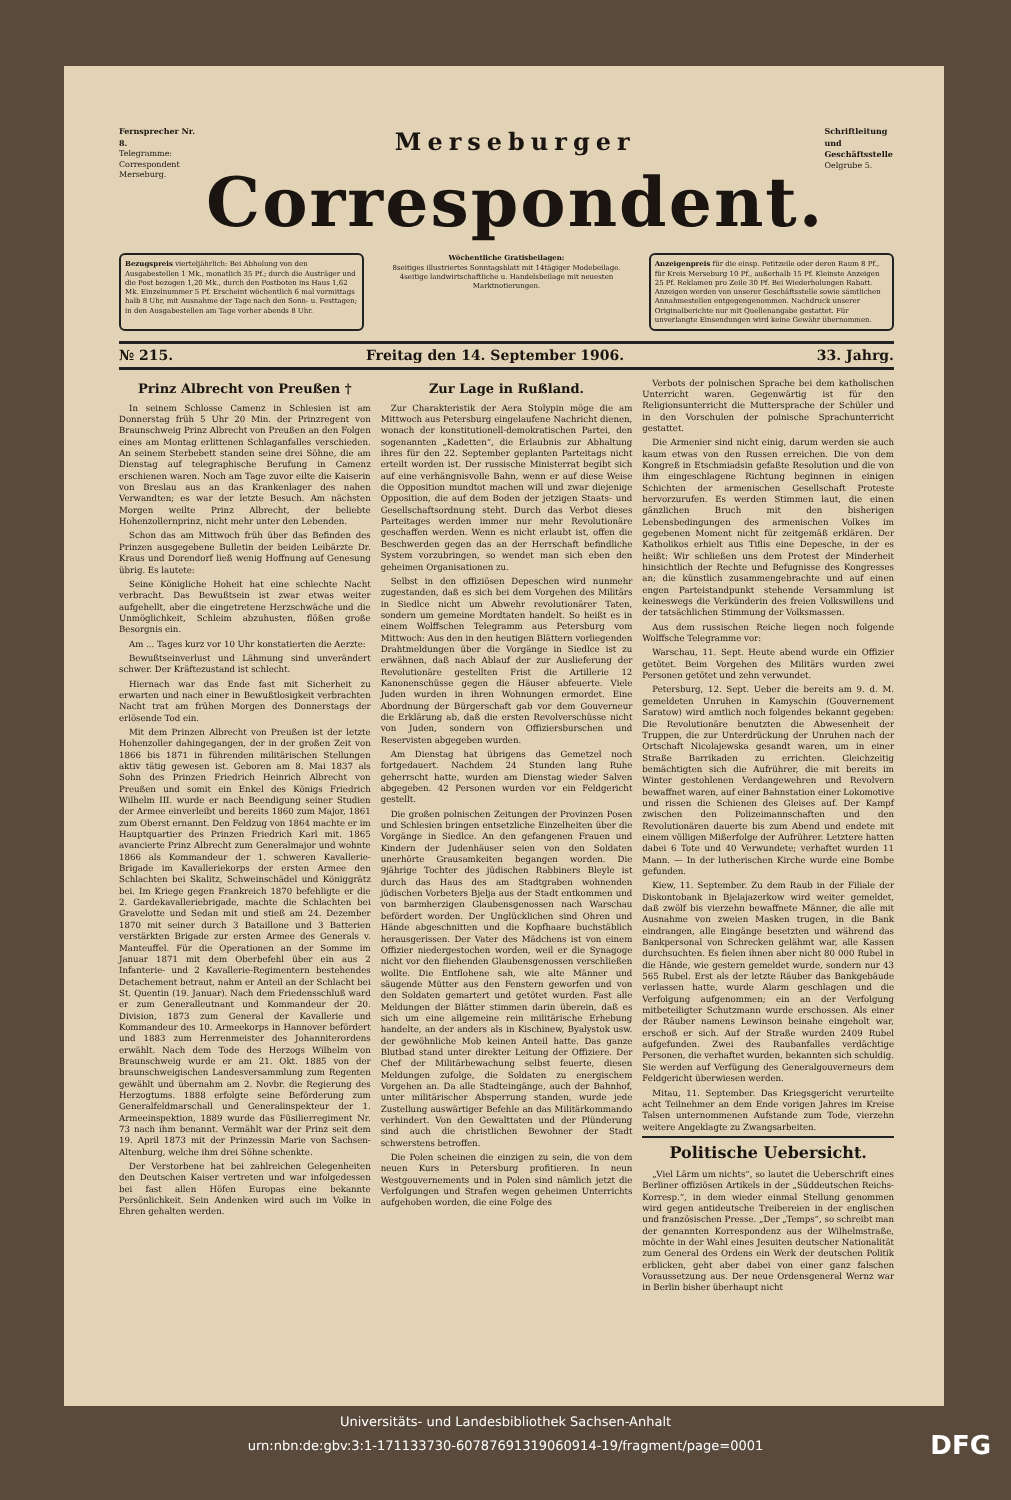Fernsprecher Nr. 8.
Telegramme:
Correspondent Merseburg.
Merseburger
Correspondent.
Schriftleitung
und Geschäftsstelle
Oelgrube 5.
Bezugspreis vierteljährlich: Bei Abholung von den Ausgabestellen 1 Mk., monatlich 35 Pf.; durch die Austräger und die Post bezogen 1,20 Mk., durch den Postboten ins Haus 1,62 Mk. Einzelnummer 5 Pf. Erscheint wöchentlich 6 mal vormittags halb 8 Uhr, mit Ausnahme der Tage nach den Sonn- u. Festtagen; in den Ausgabestellen am Tage vorher abends 8 Uhr.
Wöchentliche Gratisbeilagen:
8seitiges illustriertes Sonntagsblatt mit 14tägiger Modebeilage.
4seitige landwirtschaftliche u. Handelsbeilage mit neuesten Marktnotierungen.
Anzeigenpreis für die einsp. Petitzeile oder deren Raum 8 Pf., für Kreis Merseburg 10 Pf., außerhalb 15 Pf. Kleinste Anzeigen 25 Pf. Reklamen pro Zeile 30 Pf. Bei Wiederholungen Rabatt. Anzeigen werden von unserer Geschäftsstelle sowie sämtlichen Annahmestellen entgegengenommen. Nachdruck unserer Originalberichte nur mit Quellenangabe gestattet. Für unverlangte Einsendungen wird keine Gewähr übernommen.
№ 215. Freitag den 14. September 1906. 33. Jahrg.
Prinz Albrecht von Preußen †
In seinem Schlosse Camenz in Schlesien ist am Donnerstag früh 5 Uhr 20 Min. der Prinzregent von Braunschweig Prinz Albrecht von Preußen an den Folgen eines am Montag erlittenen Schlaganfalles verschieden. An seinem Sterbebett standen seine drei Söhne, die am Dienstag auf telegraphische Berufung in Camenz erschienen waren. Noch am Tage zuvor eilte die Kaiserin von Breslau aus an das Krankenlager des nahen Verwandten; es war der letzte Besuch. Am nächsten Morgen weilte Prinz Albrecht, der beliebte Hohenzollernprinz, nicht mehr unter den Lebenden.
Schon das am Mittwoch früh über das Befinden des Prinzen ausgegebene Bulletin der beiden Leibärzte Dr. Kraus und Dorendorf ließ wenig Hoffnung auf Genesung übrig. Es lautete:
Seine Königliche Hoheit hat eine schlechte Nacht verbracht. Das Bewußtsein ist zwar etwas weiter aufgehellt, aber die eingetretene Herzschwäche und die Unmöglichkeit, Schleim abzuhusten, flößen große Besorgnis ein.
Am ... Tages kurz vor 10 Uhr konstatierten die Aerzte:
Bewußtseinverlust und Lähmung sind unverändert schwer. Der Kräftezustand ist schlecht.
Hiernach war das Ende fast mit Sicherheit zu erwarten und nach einer in Bewußtlosigkeit verbrachten Nacht trat am frühen Morgen des Donnerstags der erlösende Tod ein.
Mit dem Prinzen Albrecht von Preußen ist der letzte Hohenzoller dahingegangen, der in der großen Zeit von 1866 bis 1871 in führenden militärischen Stellungen aktiv tätig gewesen ist. Geboren am 8. Mai 1837 als Sohn des Prinzen Friedrich Heinrich Albrecht von Preußen und somit ein Enkel des Königs Friedrich Wilhelm III. wurde er nach Beendigung seiner Studien der Armee einverleibt und bereits 1860 zum Major, 1861 zum Oberst ernannt. Den Feldzug von 1864 machte er im Hauptquartier des Prinzen Friedrich Karl mit. 1865 avancierte Prinz Albrecht zum Generalmajor und wohnte 1866 als Kommandeur der 1. schweren Kavallerie-Brigade im Kavalleriekorps der ersten Armee den Schlachten bei Skalitz, Schweinschädel und Königgrätz bei. Im Kriege gegen Frankreich 1870 befehligte er die 2. Gardekavalleriebrigade, machte die Schlachten bei Gravelotte und Sedan mit und stieß am 24. Dezember 1870 mit seiner durch 3 Bataillone und 3 Batterien verstärkten Brigade zur ersten Armee des Generals v. Manteuffel. Für die Operationen an der Somme im Januar 1871 mit dem Oberbefehl über ein aus 2 Infanterie- und 2 Kavallerie-Regimentern bestehendes Detachement betraut, nahm er Anteil an der Schlacht bei St. Quentin (19. Januar). Nach dem Friedensschluß ward er zum Generalleutnant und Kommandeur der 20. Division, 1873 zum General der Kavallerie und Kommandeur des 10. Armeekorps in Hannover befördert und 1883 zum Herrenmeister des Johanniterordens erwählt. Nach dem Tode des Herzogs Wilhelm von Braunschweig wurde er am 21. Okt. 1885 von der braunschweigischen Landesversammlung zum Regenten gewählt und übernahm am 2. Novbr. die Regierung des Herzogtums. 1888 erfolgte seine Beförderung zum Generalfeldmarschall und Generalinspekteur der 1. Armeeinspektion, 1889 wurde das Füsilierregiment Nr. 73 nach ihm benannt. Vermählt war der Prinz seit dem 19. April 1873 mit der Prinzessin Marie von Sachsen-Altenburg, welche ihm drei Söhne schenkte.
Der Verstorbene hat bei zahlreichen Gelegenheiten den Deutschen Kaiser vertreten und war infolgedessen bei fast allen Höfen Europas eine bekannte Persönlichkeit. Sein Andenken wird auch im Volke in Ehren gehalten werden.
Zur Lage in Rußland.
Zur Charakteristik der Aera Stolypin möge die am Mittwoch aus Petersburg eingelaufene Nachricht dienen, wonach der konstitutionell-demokratischen Partei, den sogenannten „Kadetten“, die Erlaubnis zur Abhaltung ihres für den 22. September geplanten Parteitags nicht erteilt worden ist. Der russische Ministerrat begibt sich auf eine verhängnisvolle Bahn, wenn er auf diese Weise die Opposition mundtot machen will und zwar diejenige Opposition, die auf dem Boden der jetzigen Staats- und Gesellschaftsordnung steht. Durch das Verbot dieses Parteitages werden immer nur mehr Revolutionäre geschaffen werden. Wenn es nicht erlaubt ist, offen die Beschwerden gegen das an der Herrschaft befindliche System vorzubringen, so wendet man sich eben den geheimen Organisationen zu.
Selbst in den offiziösen Depeschen wird nunmehr zugestanden, daß es sich bei dem Vorgehen des Militärs in Siedlce nicht um Abwehr revolutionärer Taten, sondern um gemeine Mordtaten handelt. So heißt es in einem Wolffschen Telegramm aus Petersburg vom Mittwoch: Aus den in den heutigen Blättern vorliegenden Drahtmeldungen über die Vorgänge in Siedlce ist zu erwähnen, daß nach Ablauf der zur Auslieferung der Revolutionäre gestellten Frist die Artillerie 12 Kanonenschüsse gegen die Häuser abfeuerte. Viele Juden wurden in ihren Wohnungen ermordet. Eine Abordnung der Bürgerschaft gab vor dem Gouverneur die Erklärung ab, daß die ersten Revolverschüsse nicht von Juden, sondern von Offiziersburschen und Reservisten abgegeben wurden.
Am Dienstag hat übrigens das Gemetzel noch fortgedauert. Nachdem 24 Stunden lang Ruhe geherrscht hatte, wurden am Dienstag wieder Salven abgegeben. 42 Personen wurden vor ein Feldgericht gestellt.
Die großen polnischen Zeitungen der Provinzen Posen und Schlesien bringen entsetzliche Einzelheiten über die Vorgänge in Siedlce. An den gefangenen Frauen und Kindern der Judenhäuser seien von den Soldaten unerhörte Grausamkeiten begangen worden. Die 9jährige Tochter des jüdischen Rabbiners Bleyle ist durch das Haus des am Stadtgraben wohnenden jüdischen Vorbeters Bjelja aus der Stadt entkommen und von barmherzigen Glaubensgenossen nach Warschau befördert worden. Der Unglücklichen sind Ohren und Hände abgeschnitten und die Kopfhaare buchstäblich herausgerissen. Der Vater des Mädchens ist von einem Offizier niedergestochen worden, weil er die Synagoge nicht vor den fliehenden Glaubensgenossen verschließen wollte. Die Entflohene sah, wie alte Männer und säugende Mütter aus den Fenstern geworfen und von den Soldaten gemartert und getötet wurden. Fast alle Meldungen der Blätter stimmen darin überein, daß es sich um eine allgemeine rein militärische Erhebung handelte, an der anders als in Kischinew, Byalystok usw. der gewöhnliche Mob keinen Anteil hatte. Das ganze Blutbad stand unter direkter Leitung der Offiziere. Der Chef der Militärbewachung selbst feuerte, diesen Meldungen zufolge, die Soldaten zu energischem Vorgehen an. Da alle Stadteingänge, auch der Bahnhof, unter militärischer Absperrung standen, wurde jede Zustellung auswärtiger Befehle an das Militärkommando verhindert. Von den Gewalttaten und der Plünderung sind auch die christlichen Bewohner der Stadt schwerstens betroffen.
Die Polen scheinen die einzigen zu sein, die von dem neuen Kurs in Petersburg profitieren. In neun Westgouvernements und in Polen sind nämlich jetzt die Verfolgungen und Strafen wegen geheimen Unterrichts aufgehoben worden, die eine Folge des
Verbots der polnischen Sprache bei dem katholischen Unterricht waren. Gegenwärtig ist für den Religionsunterricht die Muttersprache der Schüler und in den Vorschulen der polnische Sprachunterricht gestattet.
Die Armenier sind nicht einig, darum werden sie auch kaum etwas von den Russen erreichen. Die von dem Kongreß in Etschmiadsin gefaßte Resolution und die von ihm eingeschlagene Richtung beginnen in einigen Schichten der armenischen Gesellschaft Proteste hervorzurufen. Es werden Stimmen laut, die einen gänzlichen Bruch mit den bisherigen Lebensbedingungen des armenischen Volkes im gegebenen Moment nicht für zeitgemäß erklären. Der Katholikos erhielt aus Tiflis eine Depesche, in der es heißt: Wir schließen uns dem Protest der Minderheit hinsichtlich der Rechte und Befugnisse des Kongresses an; die künstlich zusammengebrachte und auf einen engen Parteistandpunkt stehende Versammlung ist keineswegs die Verkünderin des freien Volkswillens und der tatsächlichen Stimmung der Volksmassen.
Aus dem russischen Reiche liegen noch folgende Wolffsche Telegramme vor:
Warschau, 11. Sept. Heute abend wurde ein Offizier getötet. Beim Vorgehen des Militärs wurden zwei Personen getötet und zehn verwundet.
Petersburg, 12. Sept. Ueber die bereits am 9. d. M. gemeldeten Unruhen in Kamyschin (Gouvernement Saratow) wird amtlich noch folgendes bekannt gegeben: Die Revolutionäre benutzten die Abwesenheit der Truppen, die zur Unterdrückung der Unruhen nach der Ortschaft Nicolajewska gesandt waren, um in einer Straße Barrikaden zu errichten. Gleichzeitig bemächtigten sich die Aufrührer, die mit bereits im Winter gestohlenen Verdangewehren und Revolvern bewaffnet waren, auf einer Bahnstation einer Lokomotive und rissen die Schienen des Gleises auf. Der Kampf zwischen den Polizeimannschaften und den Revolutionären dauerte bis zum Abend und endete mit einem völligen Mißerfolge der Aufrührer. Letztere hatten dabei 6 Tote und 40 Verwundete; verhaftet wurden 11 Mann. — In der lutherischen Kirche wurde eine Bombe gefunden.
Kiew, 11. September. Zu dem Raub in der Filiale der Diskontobank in Bjelajazerkow wird weiter gemeldet, daß zwölf bis vierzehn bewaffnete Männer, die alle mit Ausnahme von zweien Masken trugen, in die Bank eindrangen, alle Eingänge besetzten und während das Bankpersonal von Schrecken gelähmt war, alle Kassen durchsuchten. Es fielen ihnen aber nicht 80 000 Rubel in die Hände, wie gestern gemeldet wurde, sondern nur 43 565 Rubel. Erst als der letzte Räuber das Bankgebäude verlassen hatte, wurde Alarm geschlagen und die Verfolgung aufgenommen; ein an der Verfolgung mitbeteiligter Schutzmann wurde erschossen. Als einer der Räuber namens Lewinson beinahe eingeholt war, erschoß er sich. Auf der Straße wurden 2409 Rubel aufgefunden. Zwei des Raubanfalles verdächtige Personen, die verhaftet wurden, bekannten sich schuldig. Sie werden auf Verfügung des Generalgouverneurs dem Feldgericht überwiesen werden.
Mitau, 11. September. Das Kriegsgericht verurteilte acht Teilnehmer an dem Ende vorigen Jahres im Kreise Talsen unternommenen Aufstande zum Tode, vierzehn weitere Angeklagte zu Zwangsarbeiten.
Politische Uebersicht.
„Viel Lärm um nichts“, so lautet die Ueberschrift eines Berliner offiziösen Artikels in der „Süddeutschen Reichs-Korresp.“, in dem wieder einmal Stellung genommen wird gegen antideutsche Treibereien in der englischen und französischen Presse. „Der „Temps“, so schreibt man der genannten Korrespondenz aus der Wilhelmstraße, möchte in der Wahl eines Jesuiten deutscher Nationalität zum General des Ordens ein Werk der deutschen Politik erblicken, geht aber dabei von einer ganz falschen Voraussetzung aus. Der neue Ordensgeneral Wernz war in Berlin bisher überhaupt nicht
Universitäts- und Landesbibliothek Sachsen-Anhalt
urn:nbn:de:gbv:3:1-171133730-60787691319060914-19/fragment/page=0001
DFG